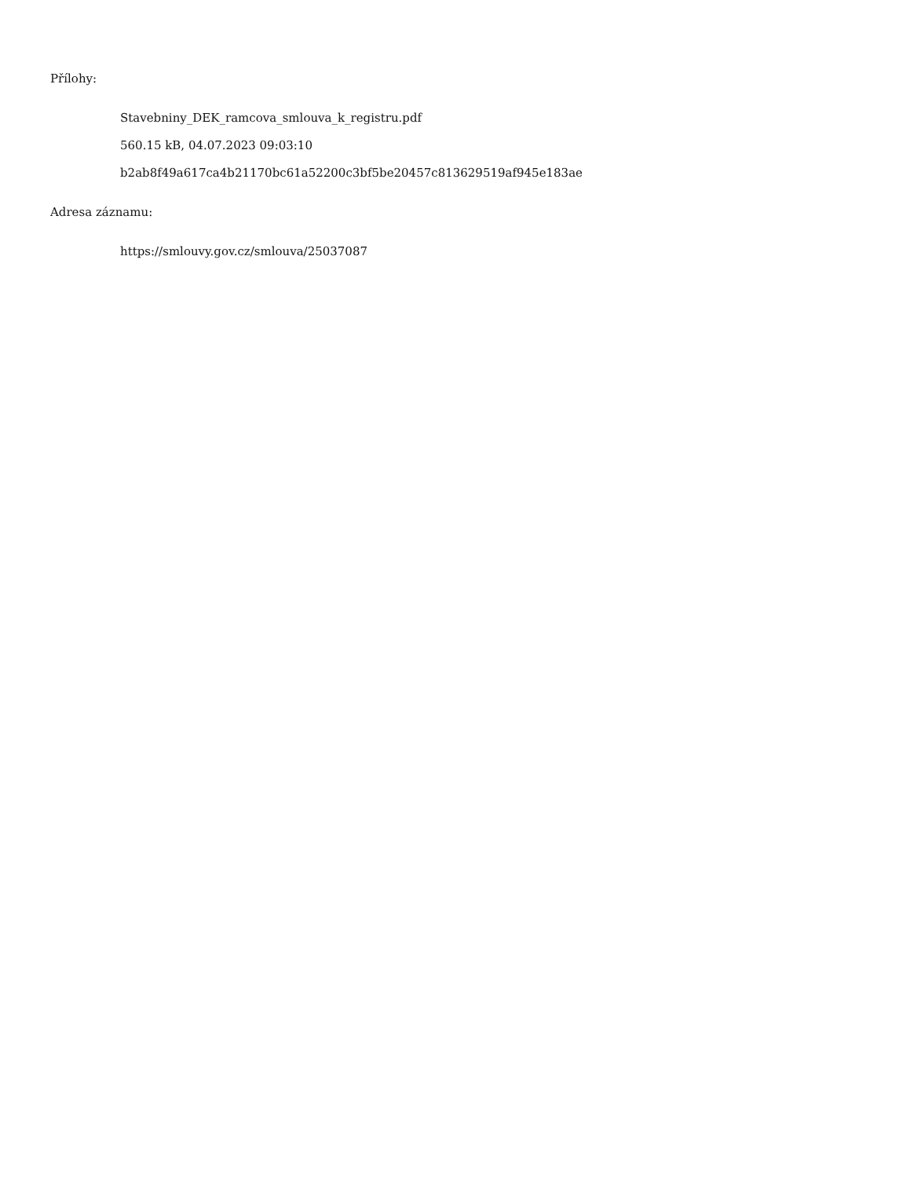Přílohy:
Stavebniny_DEK_ramcova_smlouva_k_registru.pdf
560.15 kB, 04.07.2023 09:03:10
b2ab8f49a617ca4b21170bc61a52200c3bf5be20457c813629519af945e183ae
Adresa záznamu:
https://smlouvy.gov.cz/smlouva/25037087